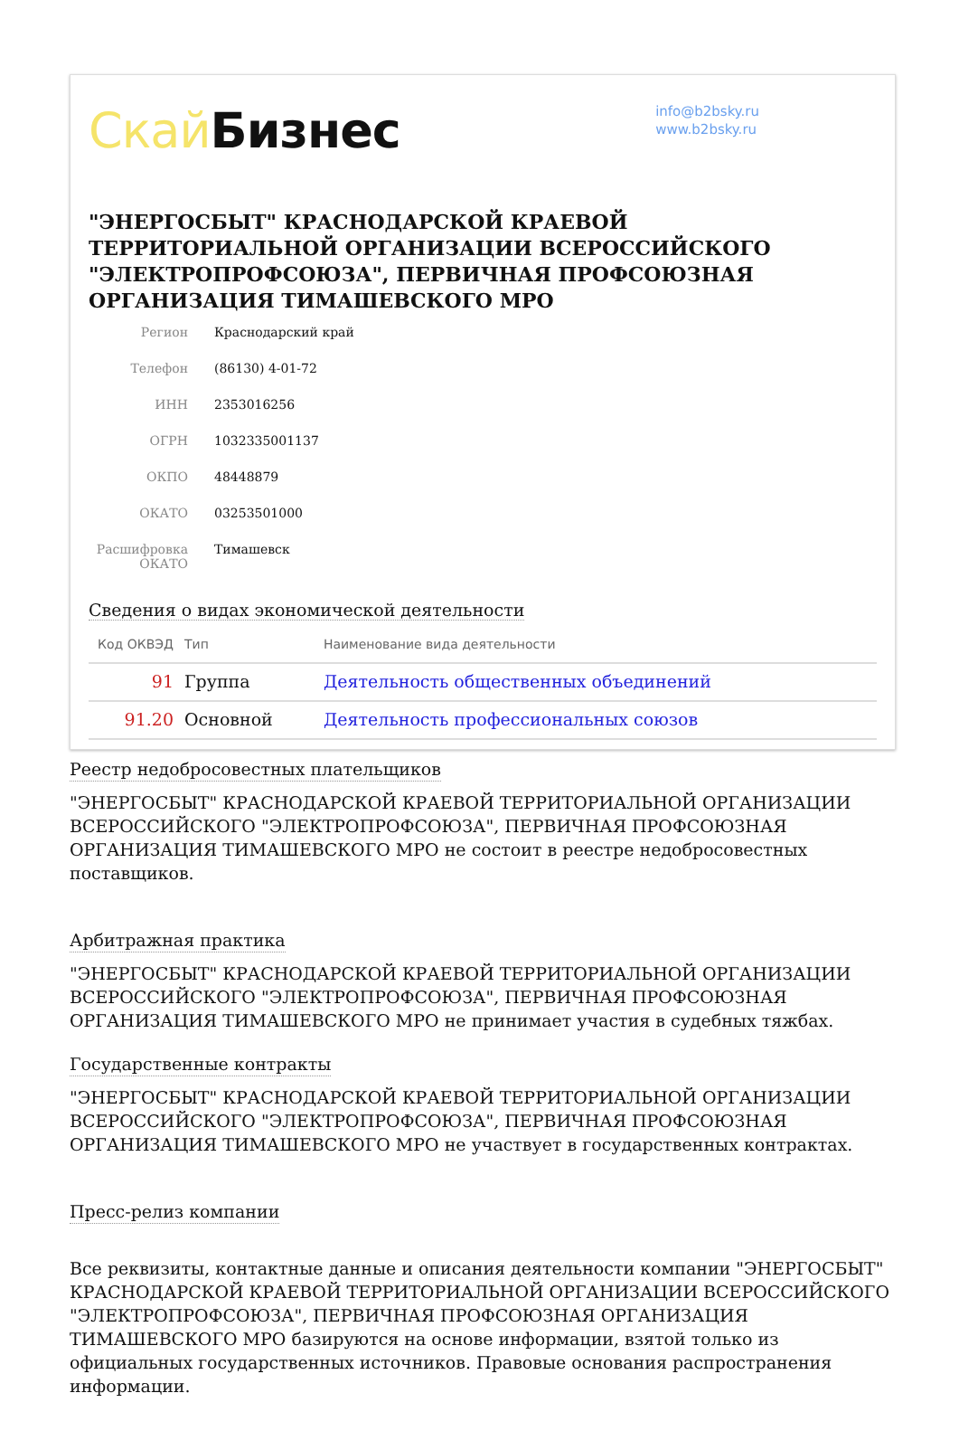Скай Бизнес
info@b2bsky.ru
www.b2bsky.ru
"ЭНЕРГОСБЫТ" КРАСНОДАРСКОЙ КРАЕВОЙ ТЕРРИТОРИАЛЬНОЙ ОРГАНИЗАЦИИ ВСЕРОССИЙСКОГО "ЭЛЕКТРОПРОФСОЮЗА", ПЕРВИЧНАЯ ПРОФСОЮЗНАЯ ОРГАНИЗАЦИЯ ТИМАШЕВСКОГО МРО
| Регион | Краснодарский край |
| Телефон | (86130) 4-01-72 |
| ИНН | 2353016256 |
| ОГРН | 1032335001137 |
| ОКПО | 48448879 |
| ОКАТО | 03253501000 |
| Расшифровка ОКАТО | Тимашевск |
Сведения о видах экономической деятельности
| Код ОКВЭД | Тип | Наименование вида деятельности |
| --- | --- | --- |
| 91 | Группа | Деятельность общественных объединений |
| 91.20 | Основной | Деятельность профессиональных союзов |
Реестр недобросовестных плательщиков
"ЭНЕРГОСБЫТ" КРАСНОДАРСКОЙ КРАЕВОЙ ТЕРРИТОРИАЛЬНОЙ ОРГАНИЗАЦИИ ВСЕРОССИЙСКОГО "ЭЛЕКТРОПРОФСОЮЗА", ПЕРВИЧНАЯ ПРОФСОЮЗНАЯ ОРГАНИЗАЦИЯ ТИМАШЕВСКОГО МРО не состоит в реестре недобросовестных поставщиков.
Арбитражная практика
"ЭНЕРГОСБЫТ" КРАСНОДАРСКОЙ КРАЕВОЙ ТЕРРИТОРИАЛЬНОЙ ОРГАНИЗАЦИИ ВСЕРОССИЙСКОГО "ЭЛЕКТРОПРОФСОЮЗА", ПЕРВИЧНАЯ ПРОФСОЮЗНАЯ ОРГАНИЗАЦИЯ ТИМАШЕВСКОГО МРО не принимает участия в судебных тяжбах.
Государственные контракты
"ЭНЕРГОСБЫТ" КРАСНОДАРСКОЙ КРАЕВОЙ ТЕРРИТОРИАЛЬНОЙ ОРГАНИЗАЦИИ ВСЕРОССИЙСКОГО "ЭЛЕКТРОПРОФСОЮЗА", ПЕРВИЧНАЯ ПРОФСОЮЗНАЯ ОРГАНИЗАЦИЯ ТИМАШЕВСКОГО МРО не участвует в государственных контрактах.
Пресс-релиз компании
Все реквизиты, контактные данные и описания деятельности компании "ЭНЕРГОСБЫТ" КРАСНОДАРСКОЙ КРАЕВОЙ ТЕРРИТОРИАЛЬНОЙ ОРГАНИЗАЦИИ ВСЕРОССИЙСКОГО "ЭЛЕКТРОПРОФСОЮЗА", ПЕРВИЧНАЯ ПРОФСОЮЗНАЯ ОРГАНИЗАЦИЯ ТИМАШЕВСКОГО МРО базируются на основе информации, взятой только из официальных государственных источников. Правовые основания распространения информации.